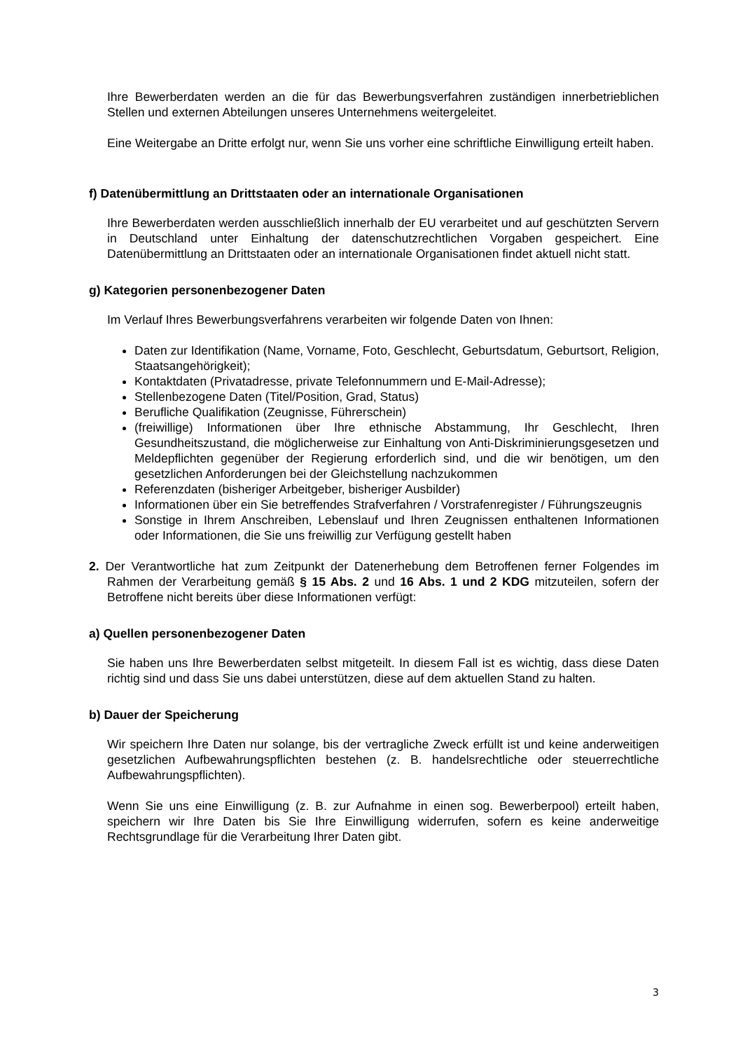Ihre Bewerberdaten werden an die für das Bewerbungsverfahren zuständigen innerbetrieblichen Stellen und externen Abteilungen unseres Unternehmens weitergeleitet.
Eine Weitergabe an Dritte erfolgt nur, wenn Sie uns vorher eine schriftliche Einwilligung erteilt haben.
f) Datenübermittlung an Drittstaaten oder an internationale Organisationen
Ihre Bewerberdaten werden ausschließlich innerhalb der EU verarbeitet und auf geschützten Servern in Deutschland unter Einhaltung der datenschutzrechtlichen Vorgaben gespeichert. Eine Datenübermittlung an Drittstaaten oder an internationale Organisationen findet aktuell nicht statt.
g) Kategorien personenbezogener Daten
Im Verlauf Ihres Bewerbungsverfahrens verarbeiten wir folgende Daten von Ihnen:
Daten zur Identifikation (Name, Vorname, Foto, Geschlecht, Geburtsdatum, Geburtsort, Religion, Staatsangehörigkeit);
Kontaktdaten (Privatadresse, private Telefonnummern und E-Mail-Adresse);
Stellenbezogene Daten (Titel/Position, Grad, Status)
Berufliche Qualifikation (Zeugnisse, Führerschein)
(freiwillige) Informationen über Ihre ethnische Abstammung, Ihr Geschlecht, Ihren Gesundheitszustand, die möglicherweise zur Einhaltung von Anti-Diskriminierungsgesetzen und Meldepflichten gegenüber der Regierung erforderlich sind, und die wir benötigen, um den gesetzlichen Anforderungen bei der Gleichstellung nachzukommen
Referenzdaten (bisheriger Arbeitgeber, bisheriger Ausbilder)
Informationen über ein Sie betreffendes Strafverfahren / Vorstrafenregister / Führungszeugnis
Sonstige in Ihrem Anschreiben, Lebenslauf und Ihren Zeugnissen enthaltenen Informationen oder Informationen, die Sie uns freiwillig zur Verfügung gestellt haben
2. Der Verantwortliche hat zum Zeitpunkt der Datenerhebung dem Betroffenen ferner Folgendes im Rahmen der Verarbeitung gemäß § 15 Abs. 2 und 16 Abs. 1 und 2 KDG mitzuteilen, sofern der Betroffene nicht bereits über diese Informationen verfügt:
a) Quellen personenbezogener Daten
Sie haben uns Ihre Bewerberdaten selbst mitgeteilt. In diesem Fall ist es wichtig, dass diese Daten richtig sind und dass Sie uns dabei unterstützen, diese auf dem aktuellen Stand zu halten.
b) Dauer der Speicherung
Wir speichern Ihre Daten nur solange, bis der vertragliche Zweck erfüllt ist und keine anderweitigen gesetzlichen Aufbewahrungspflichten bestehen (z. B. handelsrechtliche oder steuerrechtliche Aufbewahrungspflichten).
Wenn Sie uns eine Einwilligung (z. B. zur Aufnahme in einen sog. Bewerberpool) erteilt haben, speichern wir Ihre Daten bis Sie Ihre Einwilligung widerrufen, sofern es keine anderweitige Rechtsgrundlage für die Verarbeitung Ihrer Daten gibt.
3